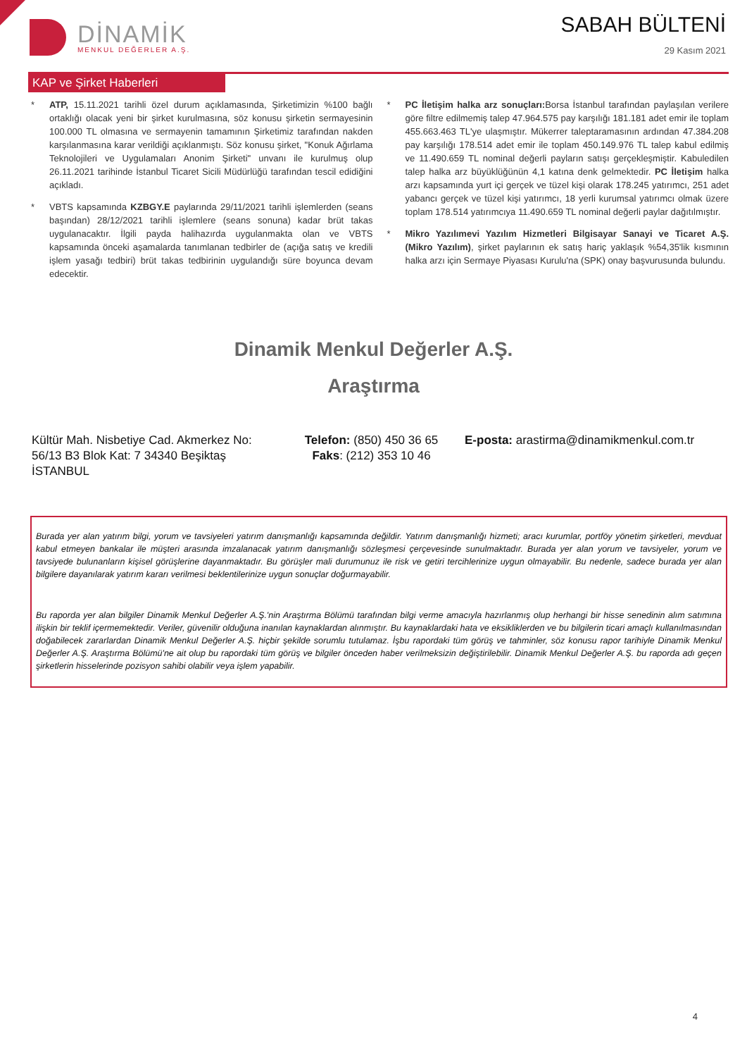DİNAMİK
MENKUL DEĞERLER A.Ş.
SABAH BÜLTENİ
29 Kasım 2021
KAP ve Şirket Haberleri
* ATP, 15.11.2021 tarihli özel durum açıklamasında, Şirketimizin %100 bağlı ortaklığı olacak yeni bir şirket kurulmasına, söz konusu şirketin sermayesinin 100.000 TL olmasına ve sermayenin tamamının Şirketimiz tarafından nakden karşılanmasına karar verildiği açıklanmıştı. Söz konusu şirket, "Konuk Ağırlama Teknolojileri ve Uygulamaları Anonim Şirketi" unvanı ile kurulmuş olup 26.11.2021 tarihinde İstanbul Ticaret Sicili Müdürlüğü tarafından tescil edidiğini açıkladı.
* VBTS kapsamında KZBGY.E paylarında 29/11/2021 tarihli işlemlerden (seans başından) 28/12/2021 tarihli işlemlere (seans sonuna) kadar brüt takas uygulanacaktır. İlgili payda halihazırda uygulanmakta olan ve VBTS kapsamında önceki aşamalarda tanımlanan tedbirler de (açığa satış ve kredili işlem yasağı tedbiri) brüt takas tedbirinin uygulandığı süre boyunca devam edecektir.
* PC İletişim halka arz sonuçları: Borsa İstanbul tarafından paylaşılan verilere göre filtre edilmemiş talep 47.964.575 pay karşılığı 181.181 adet emir ile toplam 455.663.463 TL'ye ulaşmıştır. Mükerrer taleptaramasının ardından 47.384.208 pay karşılığı 178.514 adet emir ile toplam 450.149.976 TL talep kabul edilmiş ve 11.490.659 TL nominal değerli payların satışı gerçekleşmiştir. Kabuledilen talep halka arz büyüklüğünün 4,1 katına denk gelmektedir. PC İletişim halka arzı kapsamında yurt içi gerçek ve tüzel kişi olarak 178.245 yatırımcı, 251 adet yabancı gerçek ve tüzel kişi yatırımcı, 18 yerli kurumsal yatırımcı olmak üzere toplam 178.514 yatırımcıya 11.490.659 TL nominal değerli paylar dağıtılmıştır.
* Mikro Yazılımevi Yazılım Hizmetleri Bilgisayar Sanayi ve Ticaret A.Ş. (Mikro Yazılım), şirket paylarının ek satış hariç yaklaşık %54,35'lik kısmının halka arzı için Sermaye Piyasası Kurulu'na (SPK) onay başvurusunda bulundu.
Dinamik Menkul Değerler A.Ş.
Araştırma
Kültür Mah. Nisbetiye Cad. Akmerkez No: 56/13 B3 Blok Kat: 7 34340 Beşiktaş İSTANBUL
Telefon: (850) 450 36 65
Faks: (212) 353 10 46
E-posta: arastirma@dinamikmenkul.com.tr
Burada yer alan yatırım bilgi, yorum ve tavsiyeleri yatırım danışmanlığı kapsamında değildir. Yatırım danışmanlığı hizmeti; aracı kurumlar, portföy yönetim şirketleri, mevduat kabul etmeyen bankalar ile müşteri arasında imzalanacak yatırım danışmanlığı sözleşmesi çerçevesinde sunulmaktadır. Burada yer alan yorum ve tavsiyeler, yorum ve tavsiyede bulunanların kişisel görüşlerine dayanmaktadır. Bu görüşler mali durumunuz ile risk ve getiri tercihlerinize uygun olmayabilir. Bu nedenle, sadece burada yer alan bilgilere dayanılarak yatırım kararı verilmesi beklentilerinize uygun sonuçlar doğurmayabilir.
Bu raporda yer alan bilgiler Dinamik Menkul Değerler A.Ş.'nin Araştırma Bölümü tarafından bilgi verme amacıyla hazırlanmış olup herhangi bir hisse senedinin alım satımına ilişkin bir teklif içermemektedir. Veriler, güvenilir olduğuna inanılan kaynaklardan alınmıştır. Bu kaynaklardaki hata ve eksikliklerden ve bu bilgilerin ticari amaçlı kullanılmasından doğabilecek zararlardan Dinamik Menkul Değerler A.Ş. hiçbir şekilde sorumlu tutulamaz. İşbu rapordaki tüm görüş ve tahminler, söz konusu rapor tarihiyle Dinamik Menkul Değerler A.Ş. Araştırma Bölümü'ne ait olup bu rapordaki tüm görüş ve bilgiler önceden haber verilmeksizin değiştirilebilir. Dinamik Menkul Değerler A.Ş. bu raporda adı geçen şirketlerin hisselerinde pozisyon sahibi olabilir veya işlem yapabilir.
4